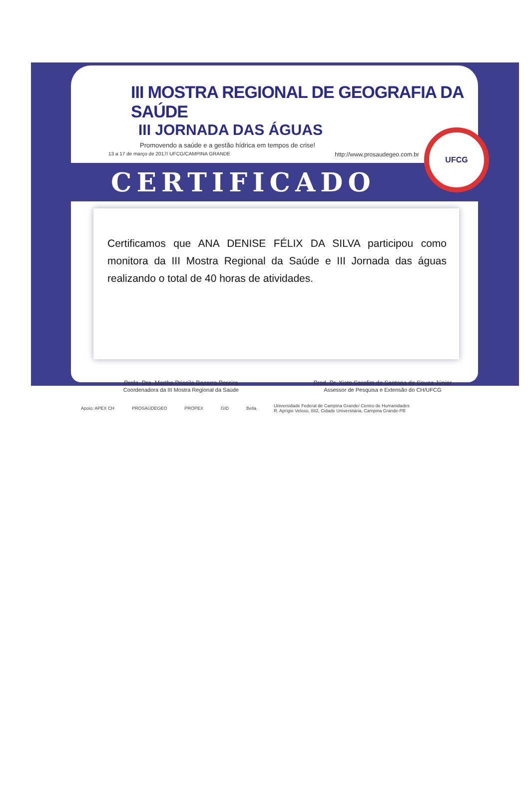III MOSTRA REGIONAL DE GEOGRAFIA DA SAÚDE
III JORNADA DAS ÁGUAS
Promovendo a saúde e a gestão hídrica em tempos de crise!
13 a 17 de março de 2017/ UFCG/CAMPINA GRANDE http://www.prosaudegeo.com.br
CERTIFICADO
Certificamos que ANA DENISE FÉLIX DA SILVA participou como monitora da III Mostra Regional da Saúde e III Jornada das águas realizando o total de 40 horas de atividades.
Profa. Dra. Martha Priscila Bezerra Pereira
Coordenadora da III Mostra Regional da Saúde
Prod. Dr. Xisto Serafim de Santana de Souza Júnior
Assessor de Pesquisa e Extensão do CH/UFCG
Apoio: APEX CH PROSAÚDEGEO PROPEX GID Bella Universidade Federal de Campina Grande/ Centro de Humanidades
R. Aprígio Veloso, 882, Cidade Universitária, Campina Grande-PB
UFCG